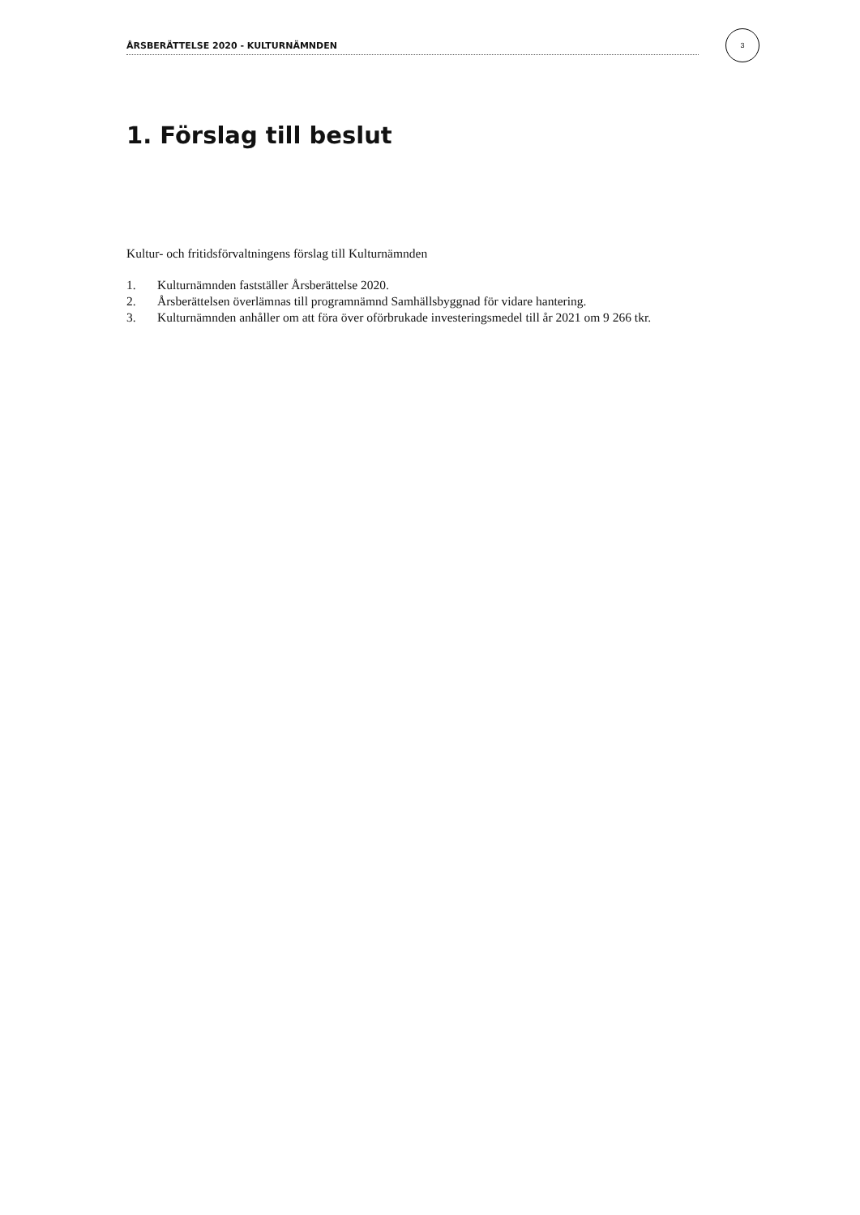ÅRSBERÄTTELSE 2020 - KULTURNÄMNDEN
3
1. Förslag till beslut
Kultur- och fritidsförvaltningens förslag till Kulturnämnden
1. Kulturnämnden fastställer Årsberättelse 2020.
2. Årsberättelsen överlämnas till programnämnd Samhällsbyggnad för vidare hantering.
3. Kulturnämnden anhåller om att föra över oförbrukade investeringsmedel till år 2021 om 9 266 tkr.